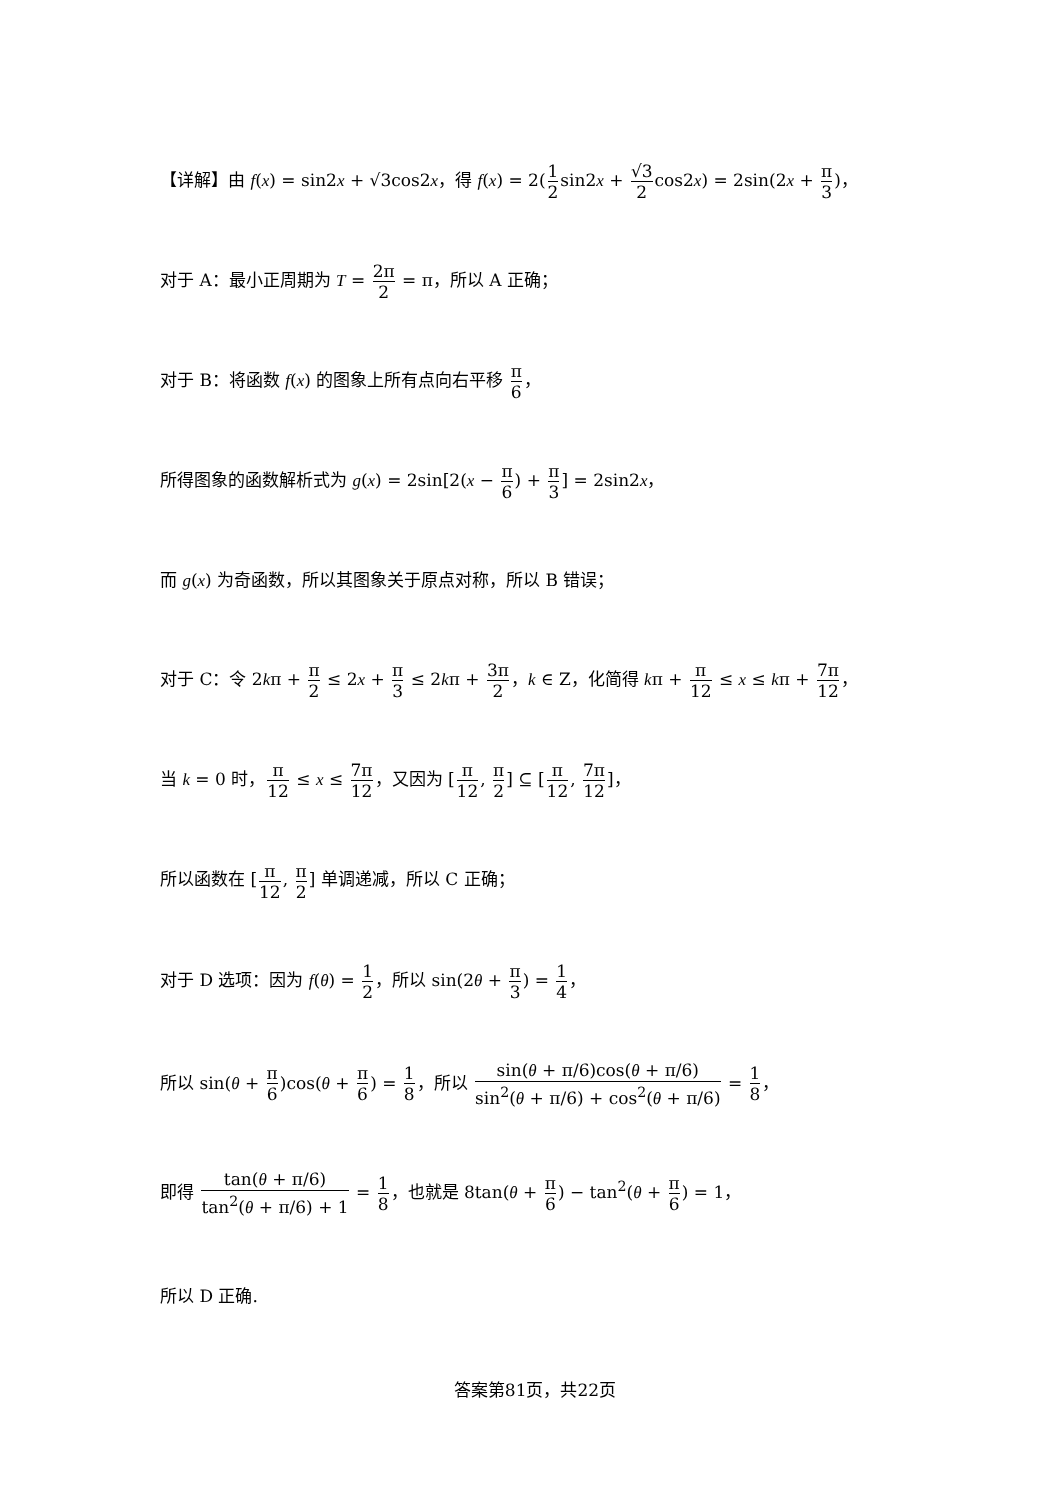【详解】由 f(x) = sin2x + √3cos2x，得 f(x) = 2(1 2sin2x + √3 2cos2x) = 2sin(2x + π 3)，
对于 A：最小正周期为 T = 2π 2 = π，所以 A 正确；
对于 B：将函数 f(x) 的图象上所有点向右平移 π 6，
所得图象的函数解析式为 g(x) = 2sin[2(x − π 6) + π 3] = 2sin2x，
而 g(x) 为奇函数，所以其图象关于原点对称，所以 B 错误；
对于 C：令 2kπ + π 2 ≤ 2x + π 3 ≤ 2kπ + 3π 2，k ∈ Z，化简得 kπ + π 12 ≤ x ≤ kπ + 7π 12，
当 k = 0 时，π 12 ≤ x ≤ 7π 12，又因为 [π 12, π 2] ⊆ [π 12, 7π 12]，
所以函数在 [π 12, π 2] 单调递减，所以 C 正确；
对于 D 选项：因为 f(θ) = 1 2，所以 sin(2θ + π 3) = 1 4，
所以 sin(θ + π 6)cos(θ + π 6) = 1 8，所以 sin(θ + π/6)cos(θ + π/6) sin<sup>2</sup>(θ + π/6) + cos<sup>2</sup>(θ + π/6) = 1 8，
即得 tan(θ + π/6) tan<sup>2</sup>(θ + π/6) + 1 = 1 8，也就是 8tan(θ + π 6) − tan<sup>2</sup>(θ + π 6) = 1，
所以 D 正确.
答案第81页，共22页